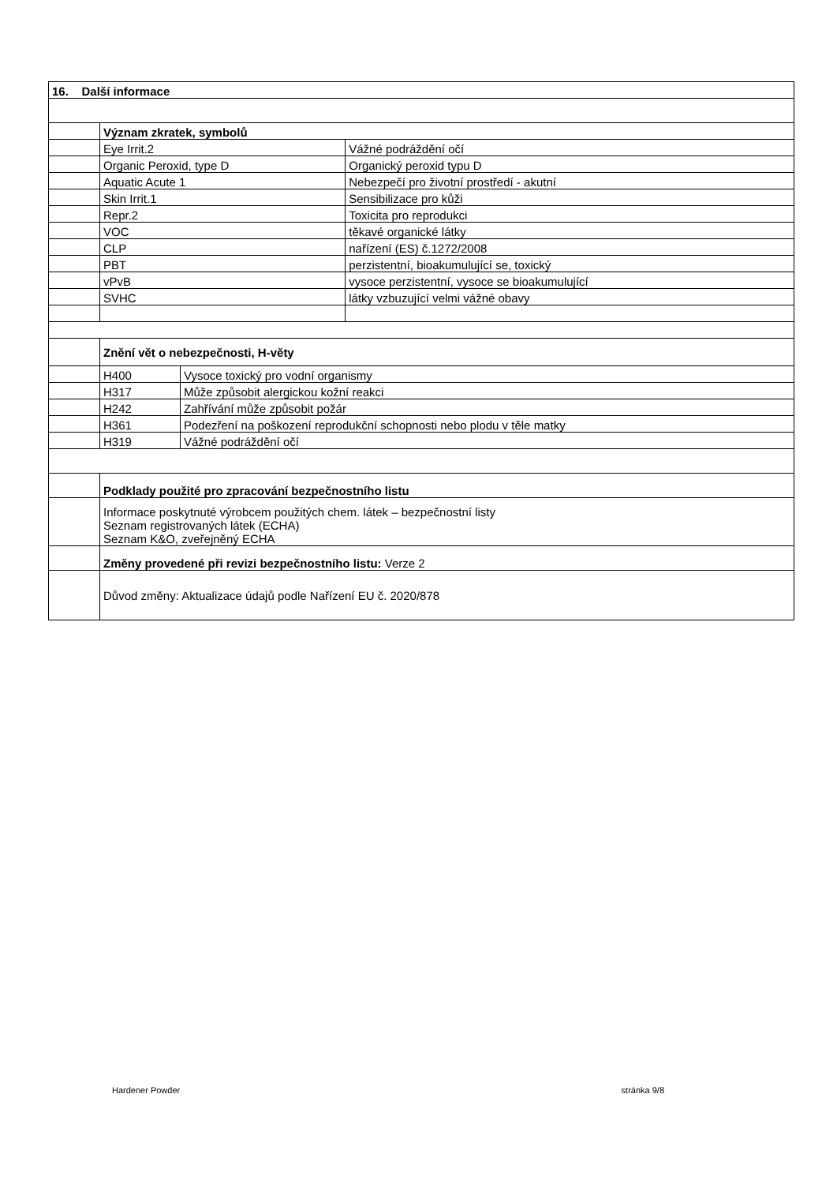| 16. Další informace | | | |
| | Význam zkratek, symbolů | | |
| | Eye Irrit.2 | | Vážné podráždění očí |
| | Organic Peroxid, type D | | Organický peroxid typu D |
| | Aquatic Acute 1 | | Nebezpečí pro životní prostředí - akutní |
| | Skin Irrit.1 | | Sensibilizace pro kůži |
| | Repr.2 | | Toxicita pro reprodukci |
| | VOC | | těkavé organické látky |
| | CLP | | nařízení (ES) č.1272/2008 |
| | PBT | | perzistentní, bioakumulující se, toxický |
| | vPvB | | vysoce perzistentní, vysoce se bioakumulující |
| | SVHC | | látky vzbuzující velmi vážné obavy |
| | Znění vět o nebezpečnosti, H-věty | | |
| | H400 | Vysoce toxický pro vodní organismy | |
| | H317 | Může způsobit alergickou kožní reakci | |
| | H242 | Zahřívání může způsobit požár | |
| | H361 | Podezření na poškození reprodukční schopnosti nebo plodu v těle matky | |
| | H319 | Vážné podráždění očí | |
| | Podklady použité pro zpracování bezpečnostního listu | | |
| | Informace poskytnuté výrobcem použitých chem. látek – bezpečnostní listy Seznam registrovaných látek (ECHA) Seznam K&O, zveřejněný ECHA | | |
| | Změny provedené při revizi bezpečnostního listu: Verze 2 | | |
| | Důvod změny: Aktualizace údajů podle Nařízení EU č. 2020/878 | | |
Hardener Powder stránka 9/8